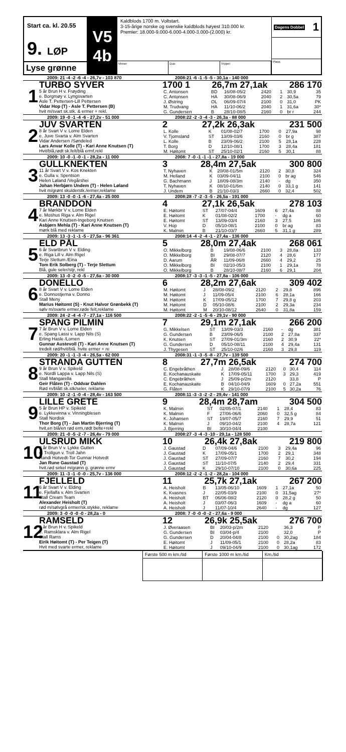Start ca. kl. 20.55
9. LØP
Lyse grønne
V5
4b
Kaldblods 1700 m. Voltstart.
3-15-årige norske og svenske kaldblods høyest 310.000 kr.
Premier: 18.000-9.000-6.000-4.000-3.000-(2.000) kr.
Vinner Duo Trippel
Dagens Dobbel 1
Plass
2009: 21 -4 -2 -6 -4 - 26,7v - 103 870 2008:21 -6 -1 -5 -5 - 30,1a - 140 000
1
TURBO SYVER
5 år Brun H v. Frøyding
e. Borgmøy v. Lyngsvarten
Asle T. Pettersen-Lill Pettersen
Vidar Hop (T) - Asle T. Pettersen (B)
hvit m/svart sk.stk. & ermer + rekl.
1700 1 26,7m 27,1ak 286 170
| C. Antonsen | BD | 16/08-05/2 | 2420 | 1 | 30,9 | 35 |
| C. Antonsen | HA | 30/08-06/9 | 2040 | 2 | 30,5a | 79 |
| J. Østring | OL | 06/09-07/4 | 2100 | 0 | 31,0 | PK |
| M. Trudvang | HA | 11/10-06/2 | 2040 | 1 | 31,6a | 30* |
| G. Gundersen | B | 28/10-08/5 | 2160 | 0 | br r | 244 |
2009: 19 -0 -1 -4 -6 - 27,2v - 51 000 2008:22 -2 -3 -4 -3 - 26,3a - 88 000
2
JUV SVARTEN
8 år Svart V v. Lome Elden
e. Juve Svarta v. Alm Svarten
Vidar Andersen /Søndeled
Lars Anvar Kolle (T) - Kari Anne Knutsen (T)
Hvit/blå,rødt sk.felt/blå ermf,rekl
2 27,2k 26,3ak 231 500
| L. Kolle | K | 01/08-02/7 | 1700 | 0 | 27,9a | 98 |
| V. Tjomsland | ST | 13/09-03/6 | 2160 | 0 | br g | 387 |
| L. Kolle | B | 23/09-06/2 | 2100 | 5 | 28,1a | 228 |
| T. Borg | D | 12/10-08/1 | 1700 | 3 | 28,4a | 181 |
| M. Høitomt | ST | 25/10-02/1 | 2160 | 5 | 30,1 | 88 |
2009: 10 -0 -1 -0 -1 - 28,2a - 11 000 2008: 7 -0 -1 -1 -1 - 27,8a - 19 000
3
GULLKNEKTEN
11 år Svart V v. Kos Knekten
e. Gulla v. Spentson
Helen Løland /Vegårshei
Johan Herbjørn Undem (T) - Helen Løland
hvit m/grønt skulderstk./ermer,reklame
3 28,4m 27,5ak 300 800
| T. Nyhaven | K | 20/08-01/5m | 2120 | 2 | 30,8 | 324 |
| M. Helland | K | 03/09-04/11 | 2100 | 0 | br ag | 546 |
| G. Bachmann | J | 18/09-08/3m | 2140 | - | dg | 350 |
| T. Nyhaven | K | 08/10-01/6m | 2140 | 0 | 33,1 g | 141 |
| J. Undem | B | 21/10-03/3 | 2660 | 0 | 32,4 | 502 |
2009: 13 -0 -0 -1 -6 - 27,4a - 25 000 2008:28 -7 -2 -3 -5 - 26,5a - 191 000
4
BRANDDON
7 år Mørkbr V v. Lome Elden
e. Moshus Riga v. Alm Rigel
Kari Anne Knutsen-Ingeborg Knutsen
Asbjørn Mehla (T) - Kari Anne Knutsen (T)
mørk blå med reklame
4 27,1k 26,5ak 278 103
| E. Høitomt | ST | 27/07-04/4 | 1609 | 6 | 27,4a | 88 |
| E. Høitomt | K | 01/08-02/2 | 1700 | - | dg a | 60 |
| E. Høitomt | ST | 13/09-03/4 | 2160 | 3 | 27,5 | 186 |
| V. Hop | D | 05/10-08/1 | 2100 | 0 | br ag | 83 |
| K. Malmin | B | 21/10-03/7 | 2660 | 5 | 31,1 g | 289 |
2009: 13 -3 -1 -1 -5 - 27,5a - 96 361 2008:14 -4 -2 -4 -1 - 27,4a - 136 000
5
ELD PÅL
6 år Svartbrun V v. Elding
e. Riga Lill v. Alm Rigel
Terje Slettum /Eina
Tom Erik Solberg (T) - Terje Slettum
Blå, gule seler/stjr, rekl
5 28,0m 27,4ak 268 061
| O. Mikkelborg | B | 19/08-06/6 | 2100 | 3 | 28,8a | 133 |
| O. Mikkelborg | BI | 29/08-07/7 | 2120 | 4 | 28,6 | 177 |
| D. Aarum | ÅR | 11/09-06/8 | 2660 | 4 | 29,2 | 25 |
| O. Mikkelborg | BI | 02/10-05/3 | 2100 | 1 | 29,1a | 78 |
| O. Mikkelborg | B | 28/10-08/7 | 2160 | 6 | 29,1 | 204 |
2009: 13 -0 -2 -0 -5 - 27,6a - 30 000 2008:17 -3 -3 -1 -5 - 27,8a - 106 000
6
DONELLO
8 år Svart V v. Lome Elden
e. Donnostjerna v. Donno
Stall Meny
Marius Høitomt (S) - Knut Halvor Grønbekk (T)
sølv m/svarte ermer,røde felt,reklame
6 28,2m 27,6ak 309 402
| M. Høitomt | J | 28/08-09/2 | 2120 | 2 | 29,8 | 896 |
| M. Høitomt | J | 11/09-05/4 | 2100 | 6 | 28,1a | 166 |
| M. Høitomt | K | 17/09-05/12 | 1700 | 7 | 29,8 g | 203 |
| M. Høitomt | D | 05/10-08/6 | 2100 | 2 | 29,3a | 234 |
| M. Høitomt | M | 20/10-08/12 | 2640 | 0 | 31,8a | 159 |
2009: 24 -2 -4 -4 -7 - 27,1a - 116 500 2008:22 -2 -1 -5 -6 - 29,1v - 90 000
7
SPANG PILMIN
7 år Brun V v. Lome Elden
e. Spang Lassi v. Lapp Nils (S)
Erling Hasle /Lomen
Gunnar Austevoll (T) - Kari Anne Knutsen (T)
tredelt rød/hvit/blå. hvite ermer + re
7 29,1m 27,1ak 266 200
| G. Mikkelsen | ST | 13/09-03/3 | 2160 | - | dg | 381 |
| G. Gundersen | B | 23/09-06/5 | 2100 | 2 | 27,8a | 337 |
| K. Knutsen | ST | 27/09-01/3m | 2160 | 2 | 30,9 | 22* |
| G. Gundersen | D | 05/10-08/11 | 2100 | 4 | 29,4a | 131 |
| J. Thygesen | ST | 25/10-02/6 | 2160 | 3 | 29,8 | 119 |
2009: 20 -1 -1 -3 -4 - 26,5a - 62 000 2008:31 -1 -3 -5 -8 - 27,7v - 139 500
8
STRANDA GUTTEN
9 år Brun V v. Spikeld
e. Nordli Lappa v. Lapp Nils (S)
Stall Mangarella
Geir Flåten (T) - Oddvar Dahlen
Rød m/blått sk.stk/seler, reklame
8 27,7m 26,5ak 274 700
| C. Engebråthen | J | 28/08-09/6 | 2120 | 0 | 30,4 | 114 |
| E. Kochanauskaite | K | 17/09-05/11 | 1700 | 3 | 29,3 | 419 |
| C. Engebråthen | J | 25/09-p/2m | 2120 | | 33,8 | P |
| E. Kochanauskaite | B | 04/10-04/9 | 1609 | 0 | 27,2a | 551 |
| G. Flåten | K | 29/10-07/9 | 2100 | 5 | 30,2a | 76 |
2009: 10 -2 -1 -0 -4 - 28,4v - 163 500 2008:11 -3 -3 -2 -2 - 29,4v - 141 000
9
LILLE GRETE
5 år Brun HP v. Spikeld
e. Lykkevinna v. Vinningblesen
Stall Nordisk
Thor Borg (T) - Jan Martin Bjerring (T)
hvit,en blå/en rød erm,rødt belte+rekl
9 28,4m 28,7am 304 500
| K. Malmin | ST | 02/05-07/1 | 2140 | 1 | 28,4 | 83 |
| K. Malmin | F | 27/06-06/6 | 2060 | 0 | 32,5 g | 84 |
| K. Johansen | ST | 19/07-05/7 | 2160 | 7 | 29,9 | 51 |
| K. Malmin | J | 09/10-04/2 | 2100 | 4 | 28,7a | 121 |
| J. Bjerring | BI | 30/10-04/4 | 2100 | | | |
2009: 21 -0 -5 -2 -7 - 26,4v - 79 000 2008:27 -3 -4 -3 -10 - 29,1a - 128 500
10
ULSRUD MIKK
8 år Brun V v. Lykke Gutten
e. Trollgun v. Troll Jahn
Randi Hotvedt-Tor Gunnar Hotvedt
Jan Rune Gaustad (T)
hvit.rød sirkel m/grønn g. grønne ermr
10 26,4k 27,8ak 219 800
| J. Gaustad | D | 07/09-04/6 | 2100 | 3 | 29,4a | 96 |
| J. Gaustad | K | 17/09-05/1 | 1700 | 2 | 29,1 | 348 |
| J. Gaustad | ST | 27/09-07/7 | 2160 | 7 | 30,2 | 194 |
| J. Gaustad | ST | 11/10-07/5 | 2140 | 2 | 29,4 | 331 |
| J. Gaustad | K | 29/10-07/10 | 2100 | 0 | 30,6a | 225 |
2009: 11 -3 -1 -0 -0 - 25,7v - 136 000 2008:12 -2 -2 -1 -2 - 28,2a - 104 000
11
FJELLELD
6 år Svart V v. Elding
e. Fjellalfa v. Alm Svarten
Stall Cream Team
Alexander Heisholt (T)
rød m/sølvgrå ermer/sk.stykke, reklame
11 25,7k 27,1ak 267 200
| A. Heisholt | B | 13/05-06/10 | 1609 | 1 | 27,1a | 50 |
| K. Kvasnes | J | 22/05-03/9 | 2100 | 0 | 31,5ag | 27* |
| A. Heisholt | BT | 06/06-08/2 | 2120 | 0 | 28,2 g | 50 |
| A. Heisholt | J | 03/07-06/3 | 1609 | - | dg a | 60 |
| A. Heisholt | J | 11/07-10/4 | 2640 | - | dg | 127 |
2009: 3 -0 -0 -0 -0 - 28,2a - 0 2008: 7 -0 -0 -0 -2 - 27,6a - 9 000
12
RAMSELD
9 år Brun H v. Spikeld
e. Ramsklara v. Alm Rigel
Stall Rams
Eirik Høitomt (T) - Per Teigen (T)
Hvit med svarte ermer, reklame
12 26,9k 25,5ak 276 700
| J. Øveraasen | BI | 20/03-p/2m | 2120 | | 36,3 | P |
| G. Gundersen | BI | 03/04-p/4 | 2100 | | 32,0 | P |
| G. Gundersen | D | 20/04-04/8 | 2100 | 0 | 30,2ag | 184 |
| E. Høitomt | J | 11/09-05/1 | 2100 | 0 | 28,2a | 83 |
| E. Høitomt | J | 09/10-04/9 | 2100 | 0 | 30,1ag | 172 |
Første 500 m km./tid Første 1000 m km./tid Km./tid